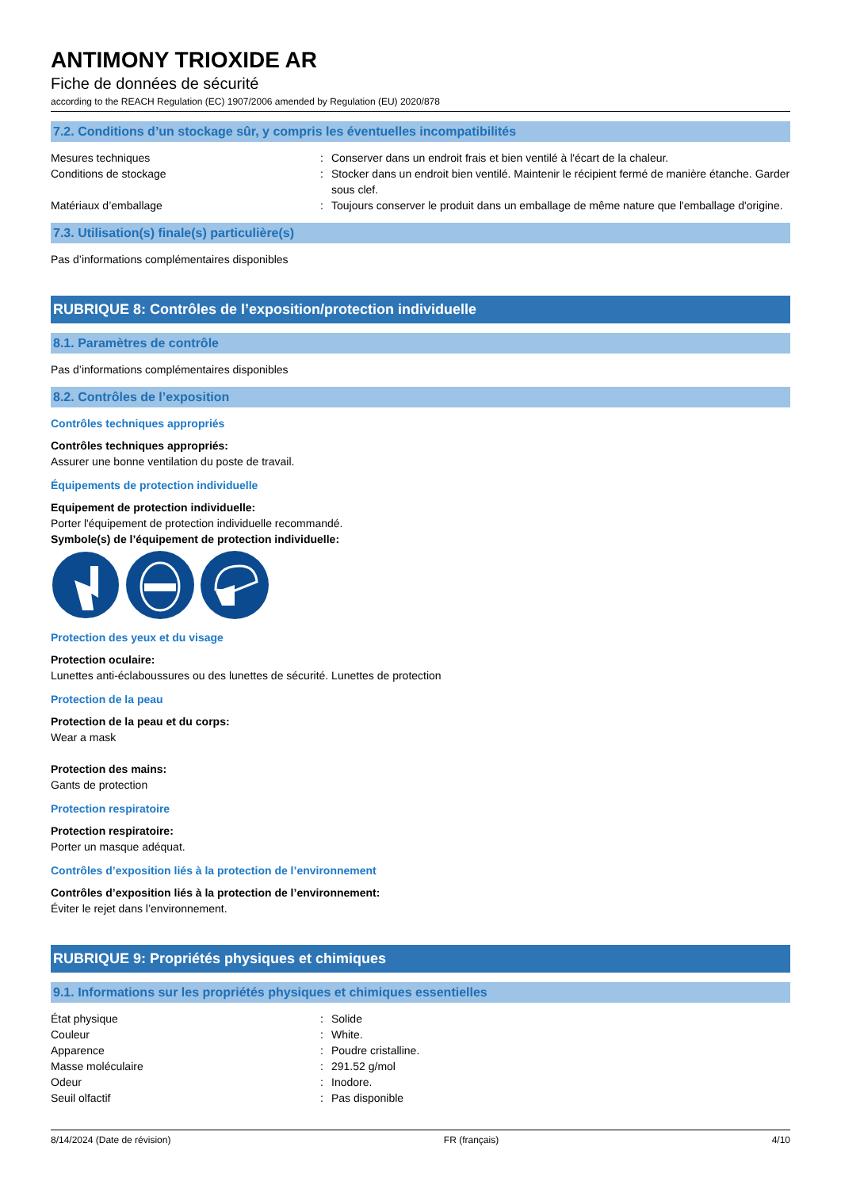ANTIMONY TRIOXIDE AR
Fiche de données de sécurité
according to the REACH Regulation (EC) 1907/2006 amended by Regulation (EU) 2020/878
7.2. Conditions d’un stockage sûr, y compris les éventuelles incompatibilités
Mesures techniques : Conserver dans un endroit frais et bien ventilé à l'écart de la chaleur.
Conditions de stockage : Stocker dans un endroit bien ventilé. Maintenir le récipient fermé de manière étanche. Garder sous clef.
Matériaux d’emballage : Toujours conserver le produit dans un emballage de même nature que l'emballage d'origine.
7.3. Utilisation(s) finale(s) particulière(s)
Pas d’informations complémentaires disponibles
RUBRIQUE 8: Contrôles de l’exposition/protection individuelle
8.1. Paramètres de contrôle
Pas d’informations complémentaires disponibles
8.2. Contrôles de l’exposition
Contrôles techniques appropriés
Contrôles techniques appropriés:
Assurer une bonne ventilation du poste de travail.
Équipements de protection individuelle
Equipement de protection individuelle:
Porter l'équipement de protection individuelle recommandé.
Symbole(s) de l’équipement de protection individuelle:
Protection des yeux et du visage
Protection oculaire:
Lunettes anti-éclaboussures ou des lunettes de sécurité. Lunettes de protection
Protection de la peau
Protection de la peau et du corps:
Wear a mask
Protection des mains:
Gants de protection
Protection respiratoire
Protection respiratoire:
Porter un masque adéquat.
Contrôles d’exposition liés à la protection de l’environnement
Contrôles d’exposition liés à la protection de l’environnement:
Éviter le rejet dans l’environnement.
RUBRIQUE 9: Propriétés physiques et chimiques
9.1. Informations sur les propriétés physiques et chimiques essentielles
État physique : Solide
Couleur : White.
Apparence : Poudre cristalline.
Masse moléculaire : 291.52 g/mol
Odeur : Inodore.
Seuil olfactif : Pas disponible
8/14/2024 (Date de révision) FR (français) 4/10